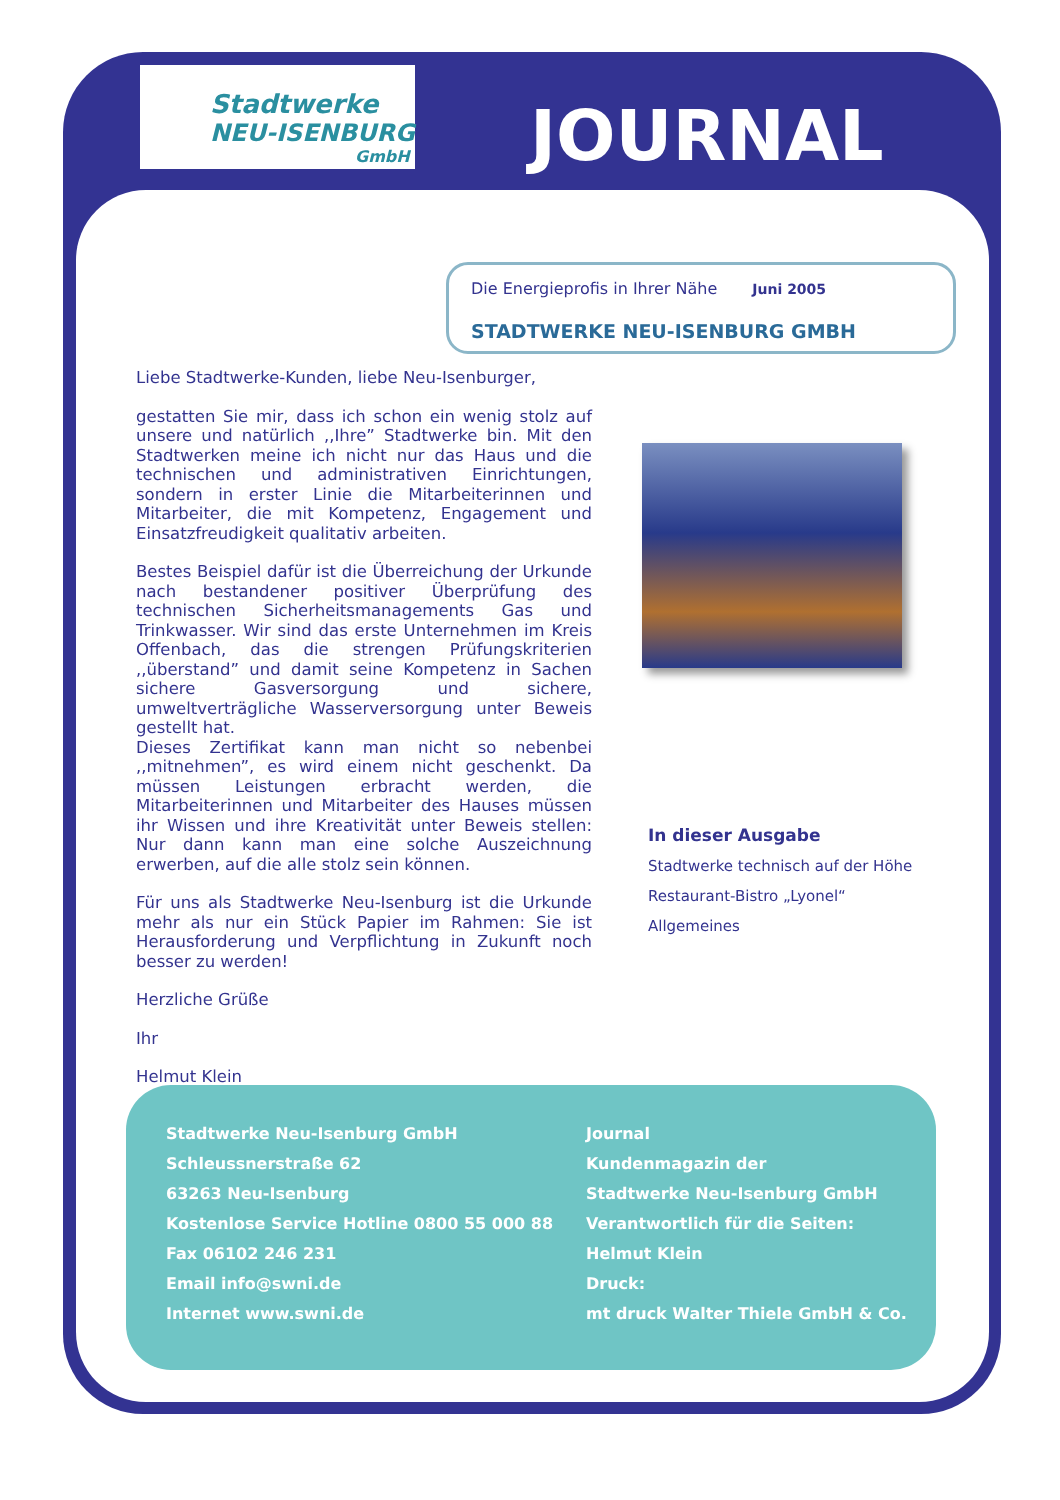Stadtwerke
NEU-ISENBURG
GmbH
JOURNAL
Die Energieprofis in Ihrer Nähe Juni 2005
STADTWERKE NEU-ISENBURG GMBH
Liebe Stadtwerke-Kunden, liebe Neu-Isenburger,
gestatten Sie mir, dass ich schon ein wenig stolz auf unsere und natürlich ,,Ihre” Stadtwerke bin. Mit den Stadtwerken meine ich nicht nur das Haus und die technischen und administrativen Einrichtungen, sondern in erster Linie die Mitarbeiterinnen und Mitarbeiter, die mit Kompetenz, Engagement und Einsatzfreudigkeit qualitativ arbeiten.
Bestes Beispiel dafür ist die Überreichung der Urkunde nach bestandener positiver Überprüfung des technischen Sicherheitsmanagements Gas und Trinkwasser. Wir sind das erste Unternehmen im Kreis Offenbach, das die strengen Prüfungskriterien ,,überstand” und damit seine Kompetenz in Sachen sichere Gasversorgung und sichere, umweltverträgliche Wasserversorgung unter Beweis gestellt hat.
Dieses Zertifikat kann man nicht so nebenbei ,,mitnehmen”, es wird einem nicht geschenkt. Da müssen Leistungen erbracht werden, die Mitarbeiterinnen und Mitarbeiter des Hauses müssen ihr Wissen und ihre Kreativität unter Beweis stellen: Nur dann kann man eine solche Auszeichnung erwerben, auf die alle stolz sein können.
Für uns als Stadtwerke Neu-Isenburg ist die Urkunde mehr als nur ein Stück Papier im Rahmen: Sie ist Herausforderung und Verpflichtung in Zukunft noch besser zu werden!
Herzliche Grüße
Ihr
Helmut Klein
In dieser Ausgabe
Stadtwerke technisch auf der Höhe
Restaurant-Bistro „Lyonel“
Allgemeines
Stadtwerke Neu-Isenburg GmbH
Schleussnerstraße 62
63263 Neu-Isenburg
Kostenlose Service Hotline 0800 55 000 88
Fax 06102 246 231
Email info@swni.de
Internet www.swni.de
Journal
Kundenmagazin der
Stadtwerke Neu-Isenburg GmbH
Verantwortlich für die Seiten:
Helmut Klein
Druck:
mt druck Walter Thiele GmbH & Co.